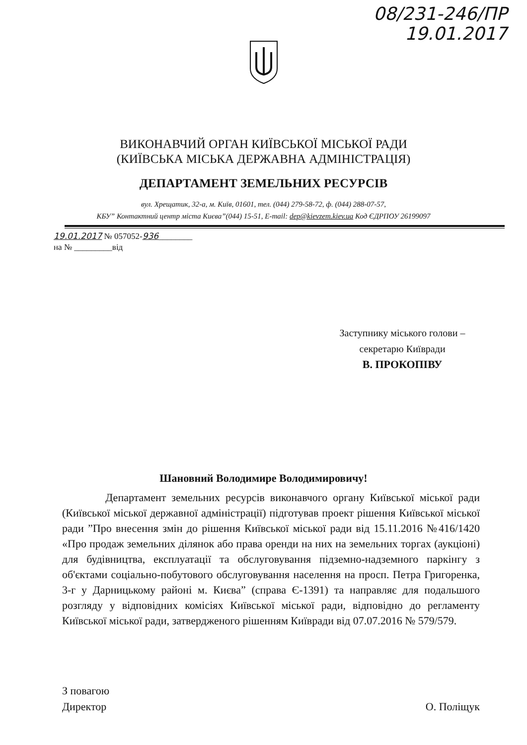08/231-246/ПР
19.01.2017
ВИКОНАВЧИЙ ОРГАН КИЇВСЬКОЇ МІСЬКОЇ РАДИ
(КИЇВСЬКА МІСЬКА ДЕРЖАВНА АДМІНІСТРАЦІЯ)
ДЕПАРТАМЕНТ ЗЕМЕЛЬНИХ РЕСУРСІВ
вул. Хрещатик, 32-а, м. Київ, 01601, тел. (044) 279-58-72, ф. (044) 288-07-57,
КБУ” Контактний центр міста Києва”(044) 15-51, E-mail: dep@kievzem.kiev.ua Код ЄДРПОУ 26199097
19.01.2017 № 057052-936________
на № _________від
Заступнику міського голови –
секретарю Київради
В. ПРОКОПІВУ
Шановний Володимире Володимировичу!
Департамент земельних ресурсів виконавчого органу Київської міської ради (Київської міської державної адміністрації) підготував проект рішення Київської міської ради ”Про внесення змін до рішення Київської міської ради від 15.11.2016 №416/1420 «Про продаж земельних ділянок або права оренди на них на земельних торгах (аукціоні) для будівництва, експлуатації та обслуговування підземно-надземного паркінгу з об'єктами соціально-побутового обслуговування населення на просп. Петра Григоренка, 3-г у Дарницькому районі м. Києва” (справа Є-1391) та направляє для подальшого розгляду у відповідних комісіях Київської міської ради, відповідно до регламенту Київської міської ради, затвердженого рішенням Київради від 07.07.2016 № 579/579.
З повагою
Директор
О. Поліщук